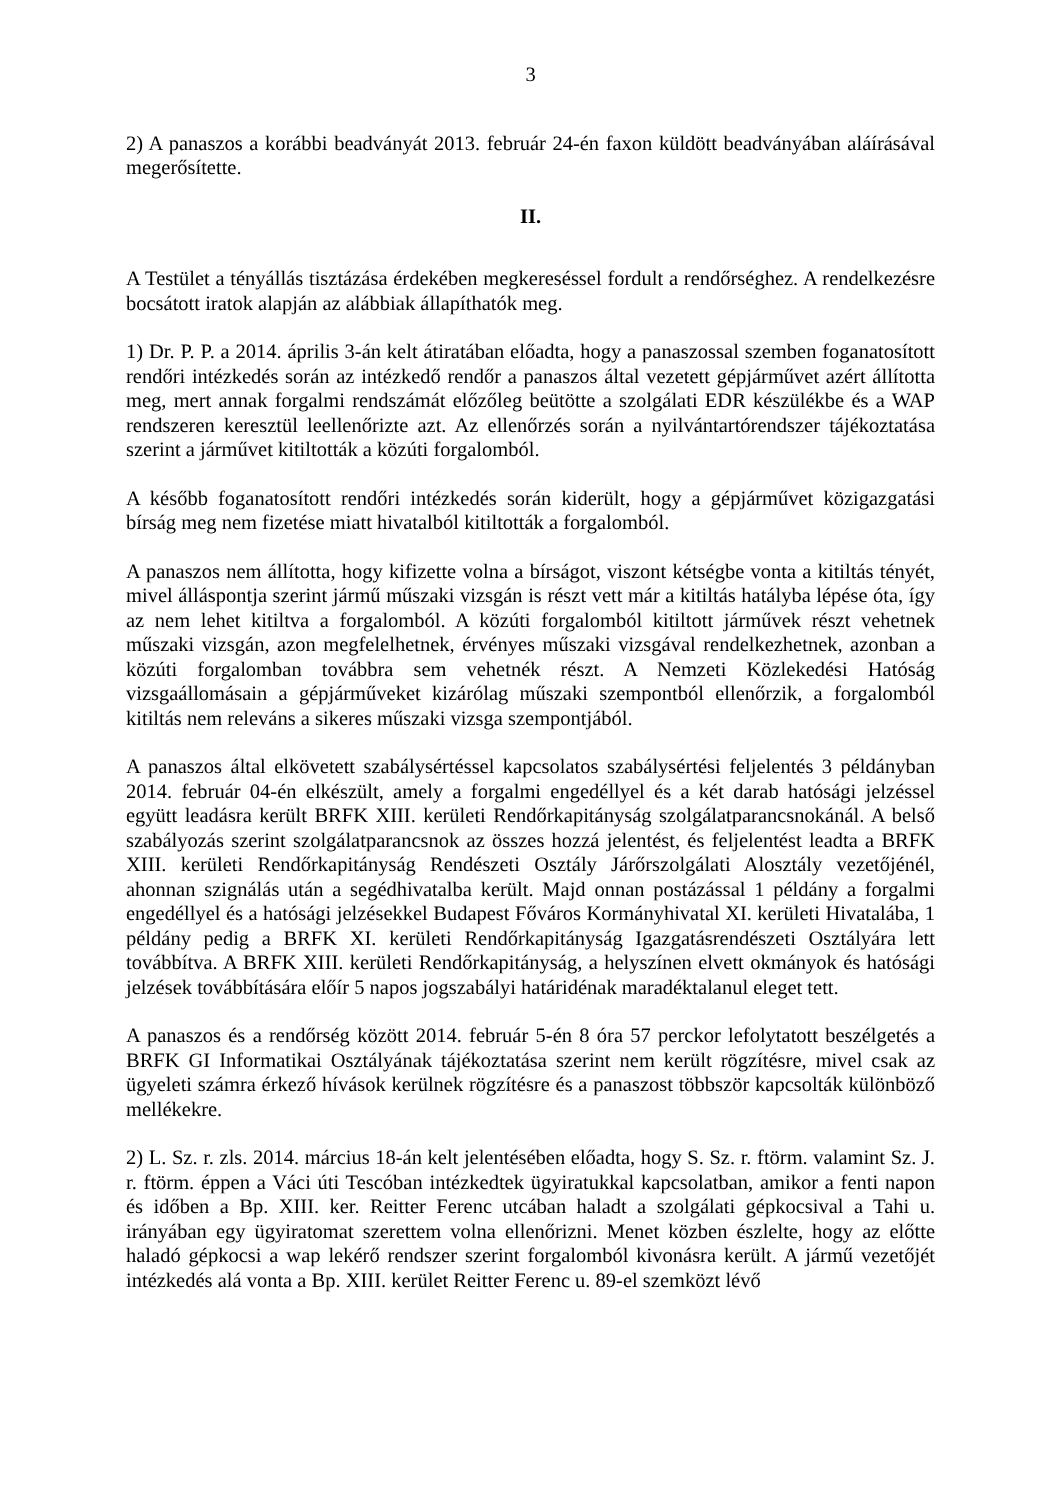3
2) A panaszos a korábbi beadványát 2013. február 24-én faxon küldött beadványában aláírásával megerősítette.
II.
A Testület a tényállás tisztázása érdekében megkereséssel fordult a rendőrséghez. A rendelkezésre bocsátott iratok alapján az alábbiak állapíthatók meg.
1) Dr. P. P. a 2014. április 3-án kelt átiratában előadta, hogy a panaszossal szemben foganatosított rendőri intézkedés során az intézkedő rendőr a panaszos által vezetett gépjárművet azért állította meg, mert annak forgalmi rendszámát előzőleg beütötte a szolgálati EDR készülékbe és a WAP rendszeren keresztül leellenőrizte azt. Az ellenőrzés során a nyilvántartórendszer tájékoztatása szerint a járművet kitiltották a közúti forgalomból.
A később foganatosított rendőri intézkedés során kiderült, hogy a gépjárművet közigazgatási bírság meg nem fizetése miatt hivatalból kitiltották a forgalomból.
A panaszos nem állította, hogy kifizette volna a bírságot, viszont kétségbe vonta a kitiltás tényét, mivel álláspontja szerint jármű műszaki vizsgán is részt vett már a kitiltás hatályba lépése óta, így az nem lehet kitiltva a forgalomból. A közúti forgalomból kitiltott járművek részt vehetnek műszaki vizsgán, azon megfelelhetnek, érvényes műszaki vizsgával rendelkezhetnek, azonban a közúti forgalomban továbbra sem vehetnék részt. A Nemzeti Közlekedési Hatóság vizsgaállomásain a gépjárműveket kizárólag műszaki szempontból ellenőrzik, a forgalomból kitiltás nem releváns a sikeres műszaki vizsga szempontjából.
A panaszos által elkövetett szabálysértéssel kapcsolatos szabálysértési feljelentés 3 példányban 2014. február 04-én elkészült, amely a forgalmi engedéllyel és a két darab hatósági jelzéssel együtt leadásra került BRFK XIII. kerületi Rendőrkapitányság szolgálatparancsnokánál. A belső szabályozás szerint szolgálatparancsnok az összes hozzá jelentést, és feljelentést leadta a BRFK XIII. kerületi Rendőrkapitányság Rendészeti Osztály Járőrszolgálati Alosztály vezetőjénél, ahonnan szignálás után a segédhivatalba került. Majd onnan postázással 1 példány a forgalmi engedéllyel és a hatósági jelzésekkel Budapest Főváros Kormányhivatal XI. kerületi Hivatalába, 1 példány pedig a BRFK XI. kerületi Rendőrkapitányság Igazgatásrendészeti Osztályára lett továbbítva. A BRFK XIII. kerületi Rendőrkapitányság, a helyszínen elvett okmányok és hatósági jelzések továbbítására előír 5 napos jogszabályi határidénak maradéktalanul eleget tett.
A panaszos és a rendőrség között 2014. február 5-én 8 óra 57 perckor lefolytatott beszélgetés a BRFK GI Informatikai Osztályának tájékoztatása szerint nem került rögzítésre, mivel csak az ügyeleti számra érkező hívások kerülnek rögzítésre és a panaszost többször kapcsolták különböző mellékekre.
2) L. Sz. r. zls. 2014. március 18-án kelt jelentésében előadta, hogy S. Sz. r. ftörm. valamint Sz. J. r. ftörm. éppen a Váci úti Tescóban intézkedtek ügyiratukkal kapcsolatban, amikor a fenti napon és időben a Bp. XIII. ker. Reitter Ferenc utcában haladt a szolgálati gépkocsival a Tahi u. irányában egy ügyiratomat szerettem volna ellenőrizni. Menet közben észlelte, hogy az előtte haladó gépkocsi a wap lekérő rendszer szerint forgalomból kivonásra került. A jármű vezetőjét intézkedés alá vonta a Bp. XIII. kerület Reitter Ferenc u. 89-el szemközt lévő